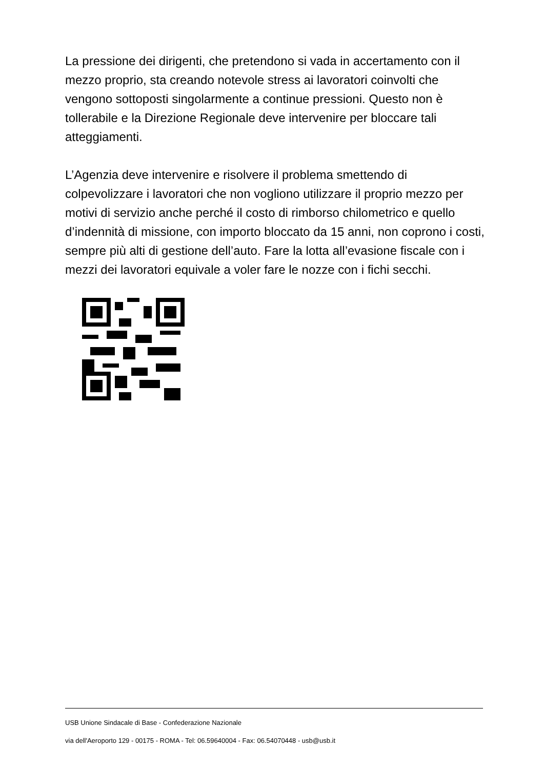La pressione dei dirigenti, che pretendono si vada in accertamento con il mezzo proprio, sta creando notevole stress ai lavoratori coinvolti che vengono sottoposti singolarmente a continue pressioni. Questo non è tollerabile e la Direzione Regionale deve intervenire per bloccare tali atteggiamenti.
L’Agenzia deve intervenire e risolvere il problema smettendo di colpevolizzare i lavoratori che non vogliono utilizzare il proprio mezzo per motivi di servizio anche perché il costo di rimborso chilometrico e quello d’indennità di missione, con importo bloccato da 15 anni, non coprono i costi, sempre più alti di gestione dell’auto. Fare la lotta all’evasione fiscale con i mezzi dei lavoratori equivale a voler fare le nozze con i fichi secchi.
USB Unione Sindacale di Base - Confederazione Nazionale
via dell'Aeroporto 129 - 00175 - ROMA - Tel: 06.59640004 - Fax: 06.54070448 - usb@usb.it